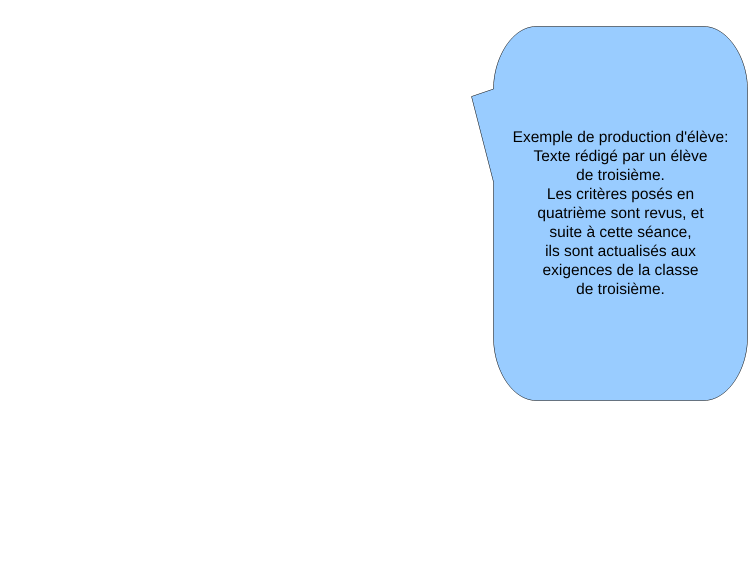Exemple de production d'élève:
Texte rédigé par un élève
de troisième.
Les critères posés en
quatrième sont revus, et
suite à cette séance,
ils sont actualisés aux
exigences de la classe
de troisième.